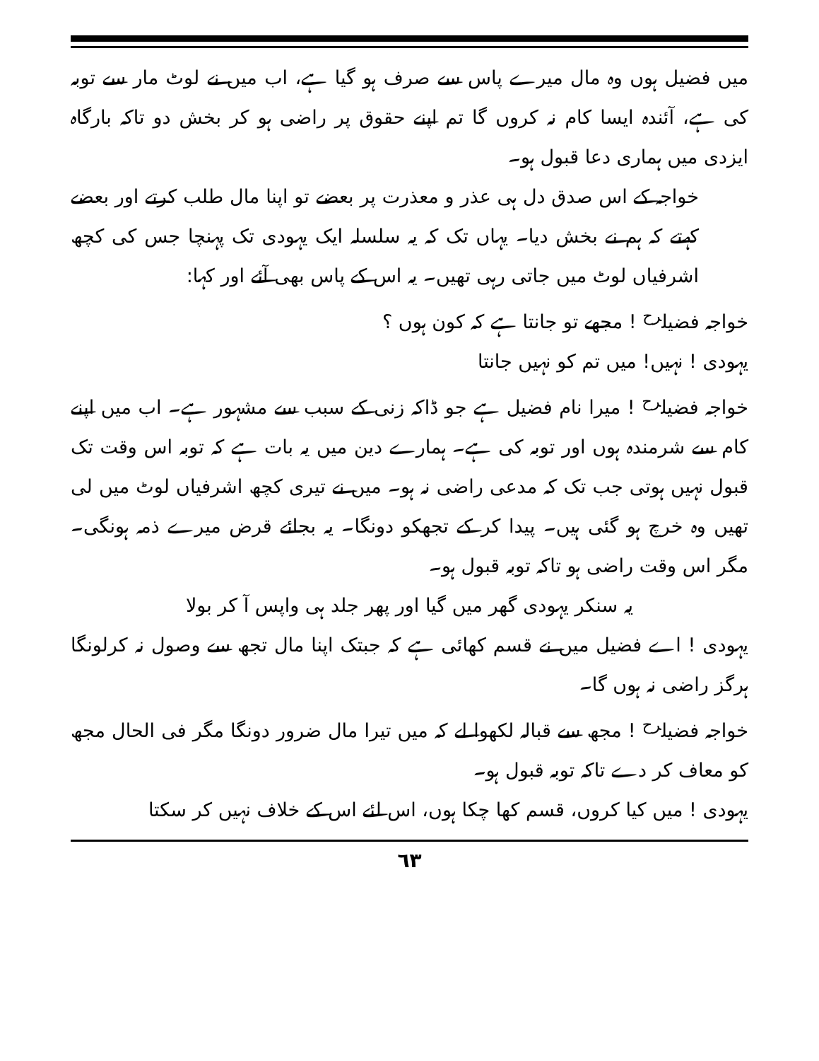میں فضیل ہوں وہ مال میرے پاس سے صرف ہو گیا ہے، اب میں نے لوٹ مار سے توبہ کی ہے، آئندہ ایسا کام نہ کروں گا تم اپنے حقوق پر راضی ہو کر بخش دو تاکہ بارگاہ ایزدی میں ہماری دعا قبول ہو۔
خواجہ کے اس صدق دل ہی عذر و معذرت پر بعضے تو اپنا مال طلب کرتے اور بعضے کہتے کہ ہم نے بخش دیا۔ یہاں تک کہ یہ سلسلہ ایک یہودی تک پہنچا جس کی کچھ اشرفیاں لوٹ میں جاتی رہی تھیں۔ یہ اس کے پاس بھی آئے اور کہا:
خواجہ فضیل<sup>رح</sup> ! مجھے تو جانتا ہے کہ کون ہوں ؟
یہودی ! نہیں! میں تم کو نہیں جانتا
خواجہ فضیل<sup>رح</sup> ! میرا نام فضیل ہے جو ڈاکہ زنی کے سبب سے مشہور ہے۔ اب میں اپنے کام سے شرمندہ ہوں اور توبہ کی ہے۔ ہمارے دین میں یہ بات ہے کہ توبہ اس وقت تک قبول نہیں ہوتی جب تک کہ مدعی راضی نہ ہو۔ میں نے تیری کچھ اشرفیاں لوٹ میں لی تھیں وہ خرچ ہو گئی ہیں۔ پیدا کر کے تجھکو دونگا۔ یہ بجائے قرض میرے ذمہ ہونگی۔ مگر اس وقت راضی ہو تاکہ توبہ قبول ہو۔
یہ سنکر یہودی گھر میں گیا اور پھر جلد ہی واپس آ کر بولا
یہودی ! اے فضیل میں نے قسم کھائی ہے کہ جبتک اپنا مال تجھ سے وصول نہ کرلونگا ہرگز راضی نہ ہوں گا۔
خواجہ فضیل<sup>رح</sup> ! مجھ سے قبالہ لکھوا لے کہ میں تیرا مال ضرور دونگا مگر فی الحال مجھ کو معاف کر دے تاکہ توبہ قبول ہو۔
یہودی ! میں کیا کروں، قسم کھا چکا ہوں، اس لئے اس کے خلاف نہیں کر سکتا
٦٣